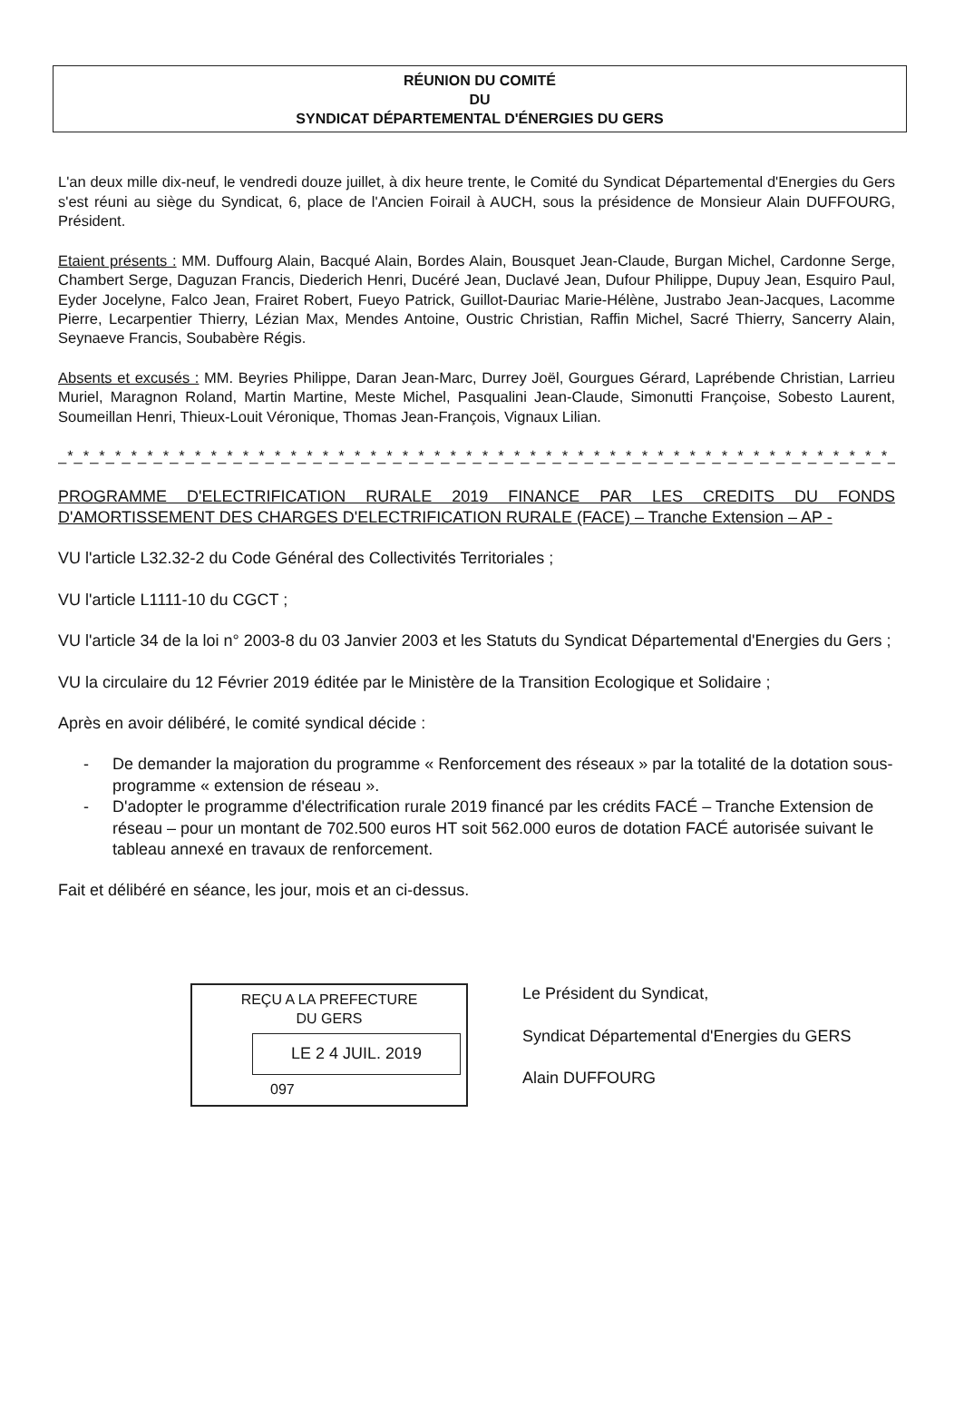RÉUNION DU COMITÉ
DU
SYNDICAT DÉPARTEMENTAL D'ÉNERGIES DU GERS
L'an deux mille dix-neuf, le vendredi douze juillet, à dix heure trente, le Comité du Syndicat Départemental d'Energies du Gers s'est réuni au siège du Syndicat, 6, place de l'Ancien Foirail à AUCH, sous la présidence de Monsieur Alain DUFFOURG, Président.
Etaient présents : MM. Duffourg Alain, Bacqué Alain, Bordes Alain, Bousquet Jean-Claude, Burgan Michel, Cardonne Serge, Chambert Serge, Daguzan Francis, Diederich Henri, Ducéré Jean, Duclavé Jean, Dufour Philippe, Dupuy Jean, Esquiro Paul, Eyder Jocelyne, Falco Jean, Frairet Robert, Fueyo Patrick, Guillot-Dauriac Marie-Hélène, Justrabo Jean-Jacques, Lacomme Pierre, Lecarpentier Thierry, Lézian Max, Mendes Antoine, Oustric Christian, Raffin Michel, Sacré Thierry, Sancerry Alain, Seynaeve Francis, Soubabère Régis.
Absents et excusés : MM. Beyries Philippe, Daran Jean-Marc, Durrey Joël, Gourgues Gérard, Laprébende Christian, Larrieu Muriel, Maragnon Roland, Martin Martine, Meste Michel, Pasqualini Jean-Claude, Simonutti Françoise, Sobesto Laurent, Soumeillan Henri, Thieux-Louit Véronique, Thomas Jean-François, Vignaux Lilian.
_*_*_*_*_*_*_*_*_*_*_*_*_*_*_*_*_*_*_*_*_*_*_*_*_*_*_*_*_*_*_*_*_*_*_*_*_*_*_*_*_*_*_*_*_*_*_*_*_*_*_*_*_*_*_*_*_*_*_*_
PROGRAMME D'ELECTRIFICATION RURALE 2019 FINANCE PAR LES CREDITS DU FONDS D'AMORTISSEMENT DES CHARGES D'ELECTRIFICATION RURALE (FACE) – Tranche Extension – AP -
VU l'article L32.32-2 du Code Général des Collectivités Territoriales ;
VU l'article L1111-10 du CGCT ;
VU l'article 34 de la loi n° 2003-8 du 03 Janvier 2003 et les Statuts du Syndicat Départemental d'Energies du Gers ;
VU la circulaire du 12 Février 2019 éditée par le Ministère de la Transition Ecologique et Solidaire ;
Après en avoir délibéré, le comité syndical décide :
- De demander la majoration du programme « Renforcement des réseaux » par la totalité de la dotation sous-programme « extension de réseau ».
- D'adopter le programme d'électrification rurale 2019 financé par les crédits FACÉ – Tranche Extension de réseau – pour un montant de 702.500 euros HT soit 562.000 euros de dotation FACÉ autorisée suivant le tableau annexé en travaux de renforcement.
Fait et délibéré en séance, les jour, mois et an ci-dessus.
REÇU A LA PREFECTURE
DU GERS
LE 2 4 JUIL. 2019
097
Le Président du Syndicat,
Syndicat Départemental d'Energies du GERS
Alain DUFFOURG